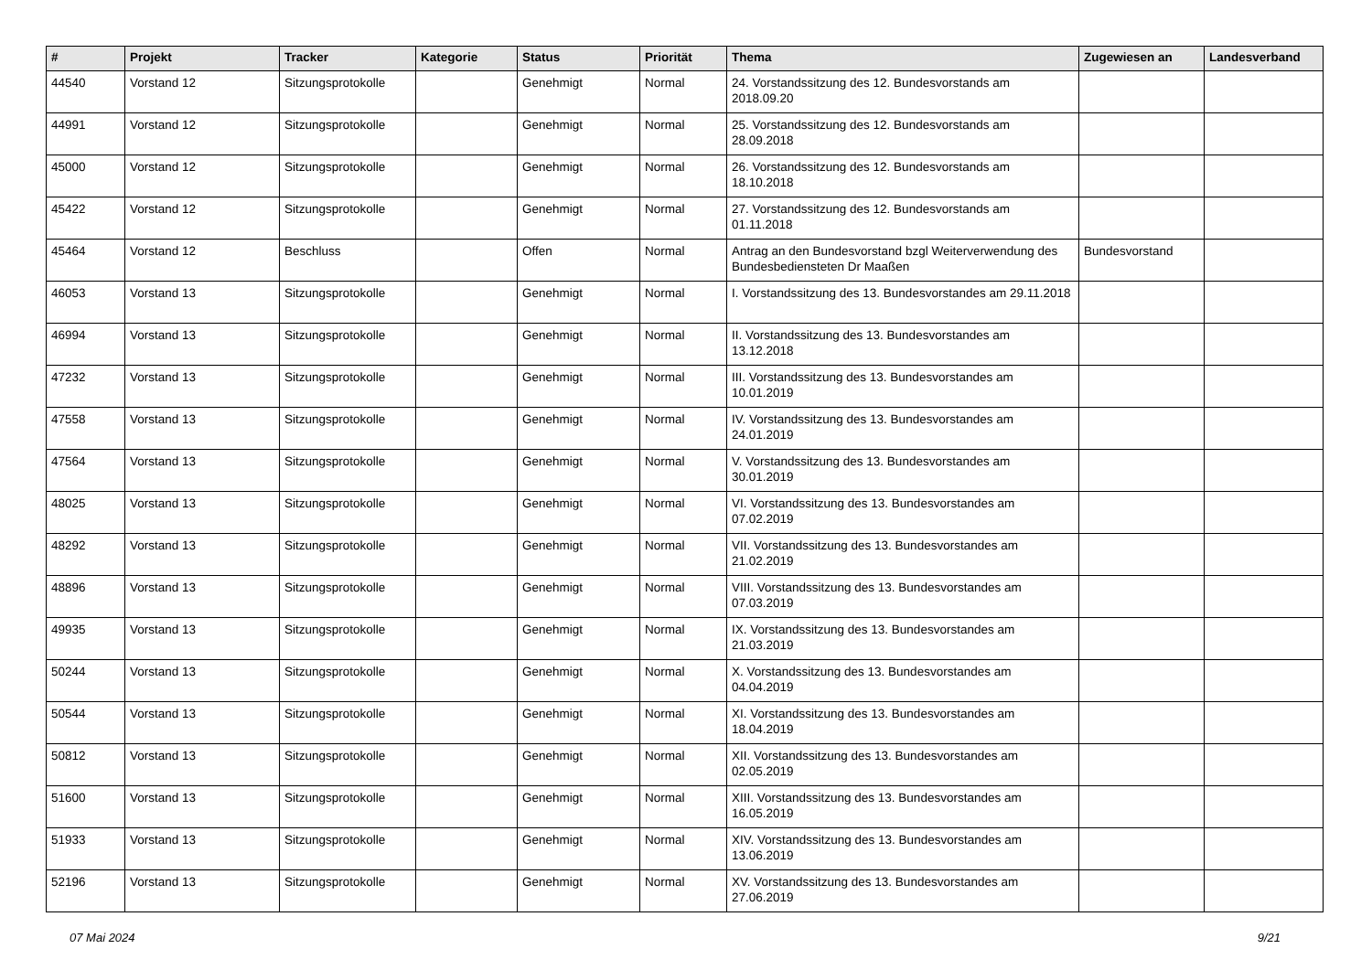| # | Projekt | Tracker | Kategorie | Status | Priorität | Thema | Zugewiesen an | Landesverband |
| --- | --- | --- | --- | --- | --- | --- | --- | --- |
| 44540 | Vorstand 12 | Sitzungsprotokolle | | Genehmigt | Normal | 24. Vorstandssitzung des 12. Bundesvorstands am 2018.09.20 | | |
| 44991 | Vorstand 12 | Sitzungsprotokolle | | Genehmigt | Normal | 25. Vorstandssitzung des 12. Bundesvorstands am 28.09.2018 | | |
| 45000 | Vorstand 12 | Sitzungsprotokolle | | Genehmigt | Normal | 26. Vorstandssitzung des 12. Bundesvorstands am 18.10.2018 | | |
| 45422 | Vorstand 12 | Sitzungsprotokolle | | Genehmigt | Normal | 27. Vorstandssitzung des 12. Bundesvorstands am 01.11.2018 | | |
| 45464 | Vorstand 12 | Beschluss | | Offen | Normal | Antrag an den Bundesvorstand bzgl Weiterverwendung des Bundesbediensteten Dr Maaßen | Bundesvorstand | |
| 46053 | Vorstand 13 | Sitzungsprotokolle | | Genehmigt | Normal | I. Vorstandssitzung des 13. Bundesvorstandes am 29.11.2018 | | |
| 46994 | Vorstand 13 | Sitzungsprotokolle | | Genehmigt | Normal | II. Vorstandssitzung des 13. Bundesvorstandes am 13.12.2018 | | |
| 47232 | Vorstand 13 | Sitzungsprotokolle | | Genehmigt | Normal | III. Vorstandssitzung des 13. Bundesvorstandes am 10.01.2019 | | |
| 47558 | Vorstand 13 | Sitzungsprotokolle | | Genehmigt | Normal | IV. Vorstandssitzung des 13. Bundesvorstandes am 24.01.2019 | | |
| 47564 | Vorstand 13 | Sitzungsprotokolle | | Genehmigt | Normal | V. Vorstandssitzung des 13. Bundesvorstandes am 30.01.2019 | | |
| 48025 | Vorstand 13 | Sitzungsprotokolle | | Genehmigt | Normal | VI. Vorstandssitzung des 13. Bundesvorstandes am 07.02.2019 | | |
| 48292 | Vorstand 13 | Sitzungsprotokolle | | Genehmigt | Normal | VII. Vorstandssitzung des 13. Bundesvorstandes am 21.02.2019 | | |
| 48896 | Vorstand 13 | Sitzungsprotokolle | | Genehmigt | Normal | VIII. Vorstandssitzung des 13. Bundesvorstandes am 07.03.2019 | | |
| 49935 | Vorstand 13 | Sitzungsprotokolle | | Genehmigt | Normal | IX. Vorstandssitzung des 13. Bundesvorstandes am 21.03.2019 | | |
| 50244 | Vorstand 13 | Sitzungsprotokolle | | Genehmigt | Normal | X. Vorstandssitzung des 13. Bundesvorstandes am 04.04.2019 | | |
| 50544 | Vorstand 13 | Sitzungsprotokolle | | Genehmigt | Normal | XI. Vorstandssitzung des 13. Bundesvorstandes am 18.04.2019 | | |
| 50812 | Vorstand 13 | Sitzungsprotokolle | | Genehmigt | Normal | XII. Vorstandssitzung des 13. Bundesvorstandes am 02.05.2019 | | |
| 51600 | Vorstand 13 | Sitzungsprotokolle | | Genehmigt | Normal | XIII. Vorstandssitzung des 13. Bundesvorstandes am 16.05.2019 | | |
| 51933 | Vorstand 13 | Sitzungsprotokolle | | Genehmigt | Normal | XIV. Vorstandssitzung des 13. Bundesvorstandes am 13.06.2019 | | |
| 52196 | Vorstand 13 | Sitzungsprotokolle | | Genehmigt | Normal | XV. Vorstandssitzung des 13. Bundesvorstandes am 27.06.2019 | | |
07 Mai 2024 9/21